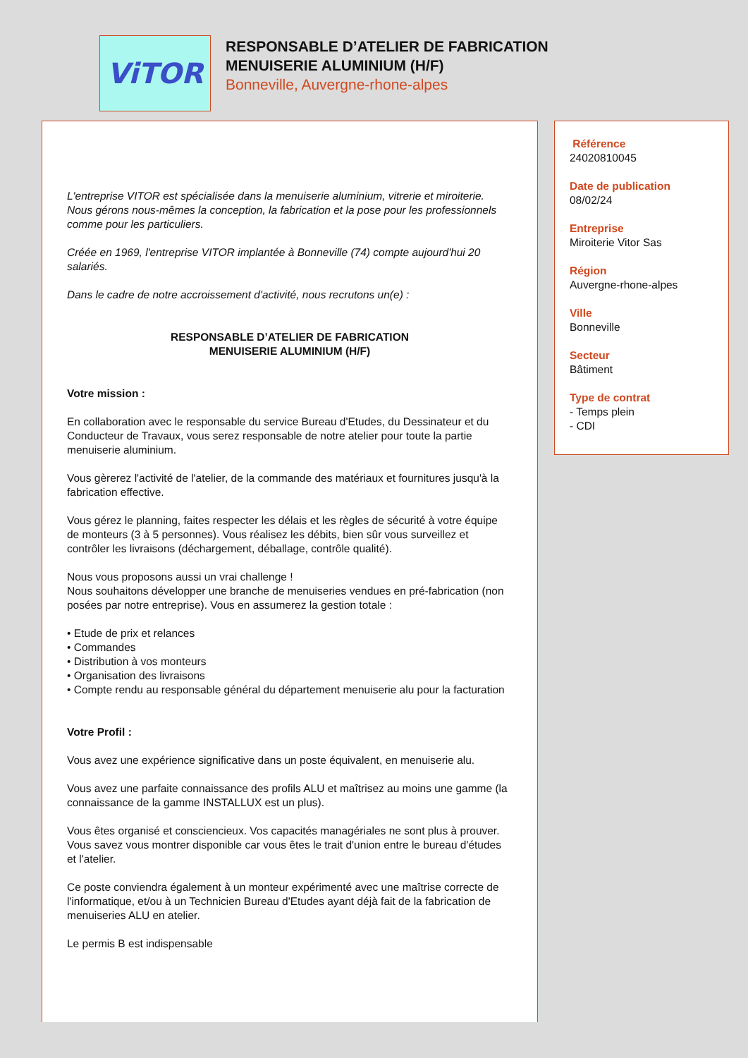ViTOR
RESPONSABLE D’ATELIER DE FABRICATION
MENUISERIE ALUMINIUM (H/F)
Bonneville, Auvergne-rhone-alpes
L'entreprise VITOR est spécialisée dans la menuiserie aluminium, vitrerie et miroiterie. Nous gérons nous-mêmes la conception, la fabrication et la pose pour les professionnels comme pour les particuliers.
Créée en 1969, l'entreprise VITOR implantée à Bonneville (74) compte aujourd'hui 20 salariés.
Dans le cadre de notre accroissement d'activité, nous recrutons un(e) :
RESPONSABLE D’ATELIER DE FABRICATION
MENUISERIE ALUMINIUM (H/F)
Votre mission :
En collaboration avec le responsable du service Bureau d'Etudes, du Dessinateur et du Conducteur de Travaux, vous serez responsable de notre atelier pour toute la partie menuiserie aluminium.
Vous gèrerez l'activité de l'atelier, de la commande des matériaux et fournitures jusqu'à la fabrication effective.
Vous gérez le planning, faites respecter les délais et les règles de sécurité à votre équipe de monteurs (3 à 5 personnes). Vous réalisez les débits, bien sûr vous surveillez et contrôler les livraisons (déchargement, déballage, contrôle qualité).
Nous vous proposons aussi un vrai challenge !
Nous souhaitons développer une branche de menuiseries vendues en pré-fabrication (non posées par notre entreprise). Vous en assumerez la gestion totale :
• Etude de prix et relances
• Commandes
• Distribution à vos monteurs
• Organisation des livraisons
• Compte rendu au responsable général du département menuiserie alu pour la facturation
Votre Profil :
Vous avez une expérience significative dans un poste équivalent, en menuiserie alu.
Vous avez une parfaite connaissance des profils ALU et maîtrisez au moins une gamme (la connaissance de la gamme INSTALLUX est un plus).
Vous êtes organisé et consciencieux. Vos capacités managériales ne sont plus à prouver.
Vous savez vous montrer disponible car vous êtes le trait d'union entre le bureau d'études et l'atelier.
Ce poste conviendra également à un monteur expérimenté avec une maîtrise correcte de l'informatique, et/ou à un Technicien Bureau d'Etudes ayant déjà fait de la fabrication de menuiseries ALU en atelier.
Le permis B est indispensable
Référence
24020810045
Date de publication
08/02/24
Entreprise
Miroiterie Vitor Sas
Région
Auvergne-rhone-alpes
Ville
Bonneville
Secteur
Bâtiment
Type de contrat
- Temps plein
- CDI